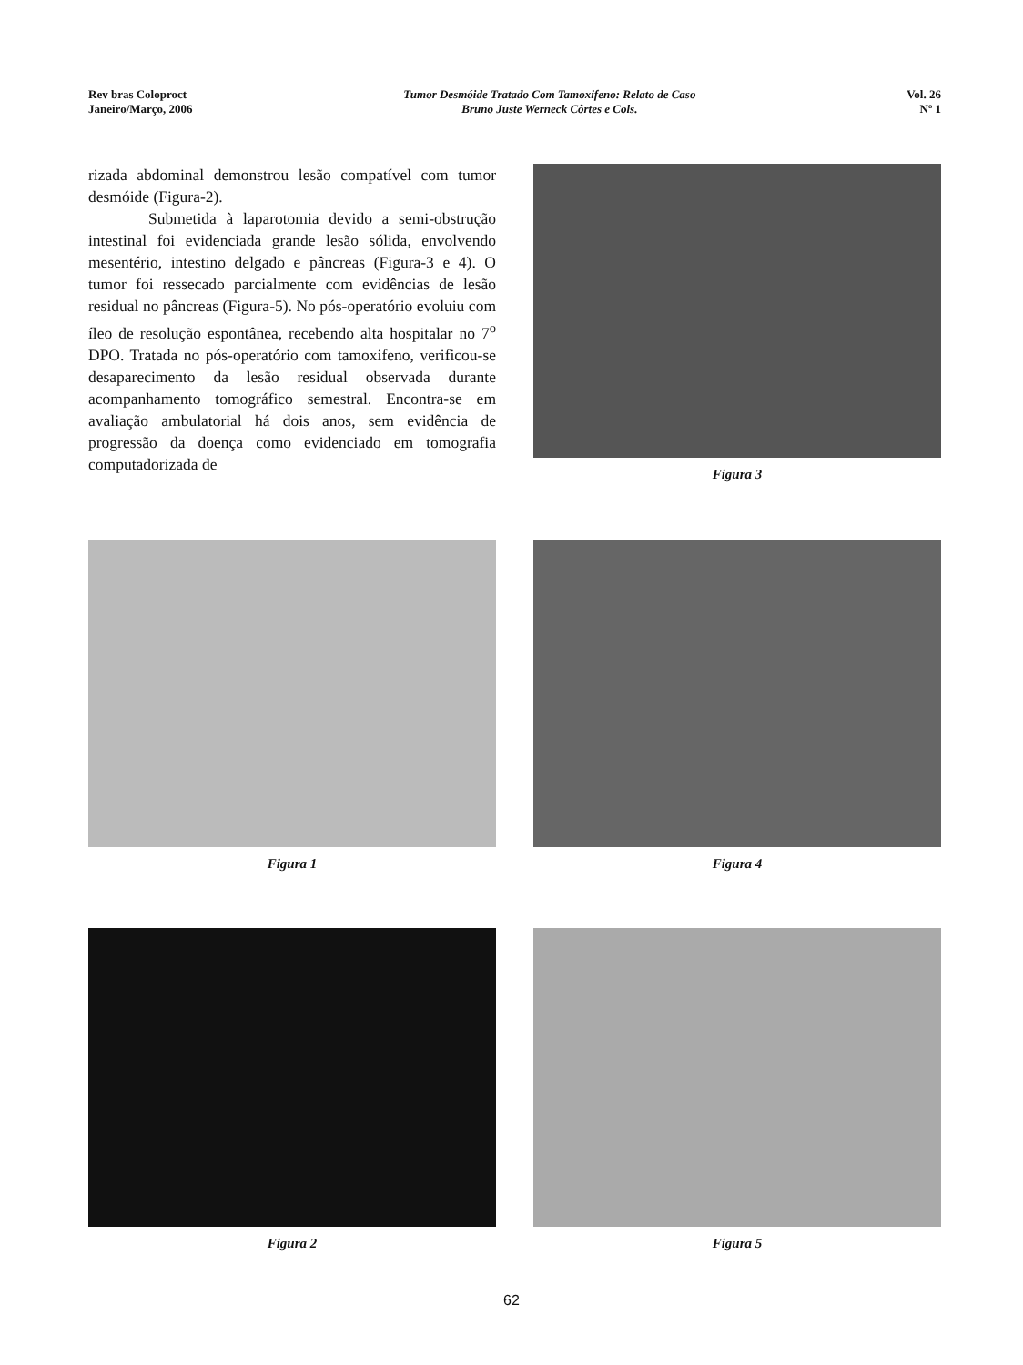Rev bras Coloproct
Janeiro/Março, 2006
Tumor Desmóide Tratado Com Tamoxifeno: Relato de Caso
Bruno Juste Werneck Côrtes e Cols.
Vol. 26
Nº 1
rizada abdominal demonstrou lesão compatível com tumor desmóide (Figura-2).
Submetida à laparotomia devido a semi-obstrução intestinal foi evidenciada grande lesão sólida, envolvendo mesentério, intestino delgado e pâncreas (Figura-3 e 4). O tumor foi ressecado parcialmente com evidências de lesão residual no pâncreas (Figura-5). No pós-operatório evoluiu com íleo de resolução espontânea, recebendo alta hospitalar no 7<sup>o</sup> DPO. Tratada no pós-operatório com tamoxifeno, verificou-se desaparecimento da lesão residual observada durante acompanhamento tomográfico semestral. Encontra-se em avaliação ambulatorial há dois anos, sem evidência de progressão da doença como evidenciado em tomografia computadorizada de
Figura 3
Figura 1 Figura 4
Figura 2 Figura 5
62